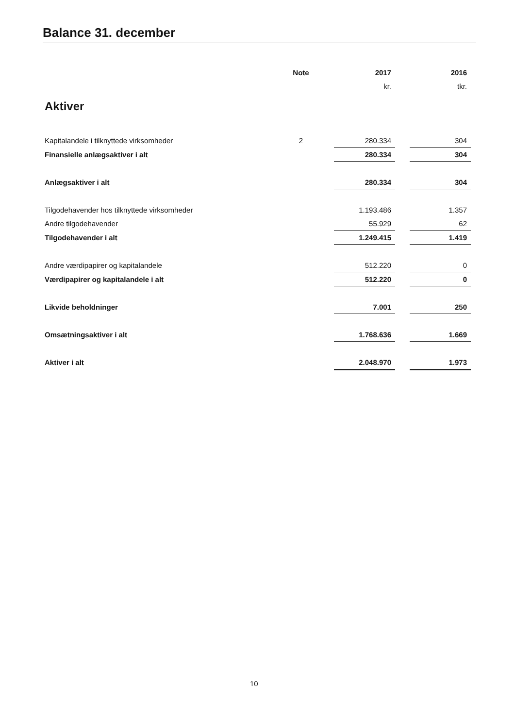Balance 31. december
| | Note | | 2017 | | 2016 |
| | | | kr. | | tkr. |
| Aktiver | | | | | |
| Kapitalandele i tilknyttede virksomheder | 2 | | 280.334 | | 304 |
| Finansielle anlægsaktiver i alt | | | 280.334 | | 304 |
| Anlægsaktiver i alt | | | 280.334 | | 304 |
| Tilgodehavender hos tilknyttede virksomheder | | | 1.193.486 | | 1.357 |
| Andre tilgodehavender | | | 55.929 | | 62 |
| Tilgodehavender i alt | | | 1.249.415 | | 1.419 |
| Andre værdipapirer og kapitalandele | | | 512.220 | | 0 |
| Værdipapirer og kapitalandele i alt | | | 512.220 | | 0 |
| Likvide beholdninger | | | 7.001 | | 250 |
| Omsætningsaktiver i alt | | | 1.768.636 | | 1.669 |
| Aktiver i alt | | | 2.048.970 | | 1.973 |
10